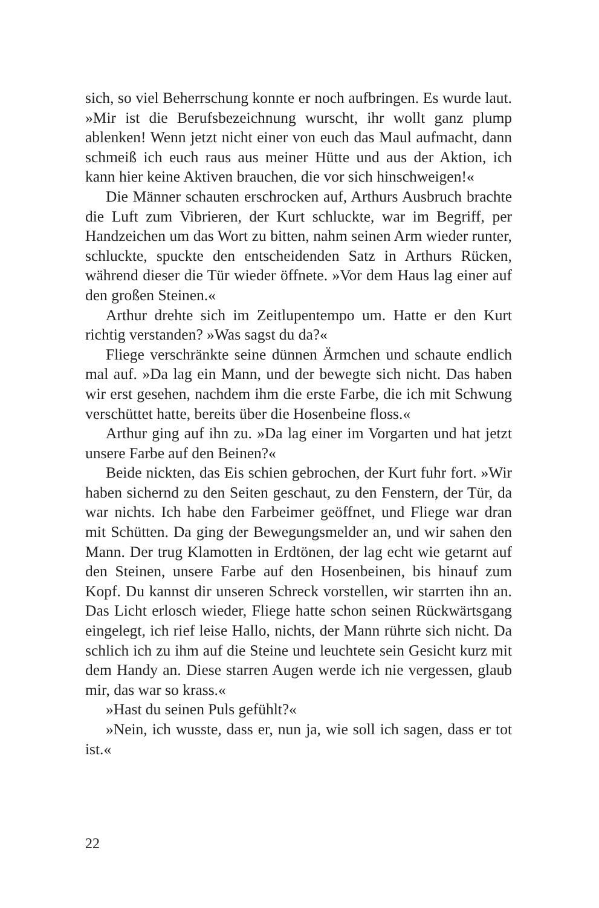sich, so viel Beherrschung konnte er noch aufbringen. Es wurde laut. »Mir ist die Berufsbezeichnung wurscht, ihr wollt ganz plump ablenken! Wenn jetzt nicht einer von euch das Maul auf­macht, dann schmeiß ich euch raus aus meiner Hütte und aus der Aktion, ich kann hier keine Aktiven brauchen, die vor sich hinschweigen!«
Die Männer schauten erschrocken auf, Arthurs Ausbruch brachte die Luft zum Vibrieren, der Kurt schluckte, war im Begriff, per Handzeichen um das Wort zu bitten, nahm seinen Arm wieder runter, schluckte, spuckte den entscheidenden Satz in Arthurs Rücken, während dieser die Tür wieder öffnete. »Vor dem Haus lag einer auf den großen Steinen.«
Arthur drehte sich im Zeitlupentempo um. Hatte er den Kurt richtig verstanden? »Was sagst du da?«
Fliege verschränkte seine dünnen Ärmchen und schaute end­lich mal auf. »Da lag ein Mann, und der bewegte sich nicht. Das haben wir erst gesehen, nachdem ihm die erste Farbe, die ich mit Schwung verschüttet hatte, bereits über die Hosenbeine floss.«
Arthur ging auf ihn zu. »Da lag einer im Vorgarten und hat jetzt unsere Farbe auf den Beinen?«
Beide nickten, das Eis schien gebrochen, der Kurt fuhr fort. »Wir haben sichernd zu den Seiten geschaut, zu den Fenstern, der Tür, da war nichts. Ich habe den Farbeimer geöffnet, und Fliege war dran mit Schütten. Da ging der Bewegungsmelder an, und wir sahen den Mann. Der trug Klamotten in Erdtönen, der lag echt wie getarnt auf den Steinen, unsere Farbe auf den Ho­senbeinen, bis hinauf zum Kopf. Du kannst dir unseren Schreck vorstellen, wir starrten ihn an. Das Licht erlosch wieder, Fliege hatte schon seinen Rückwärtsgang eingelegt, ich rief leise Hallo, nichts, der Mann rührte sich nicht. Da schlich ich zu ihm auf die Steine und leuchtete sein Gesicht kurz mit dem Handy an. Diese starren Augen werde ich nie vergessen, glaub mir, das war so krass.«
»Hast du seinen Puls gefühlt?«
»Nein, ich wusste, dass er, nun ja, wie soll ich sagen, dass er tot ist.«
22